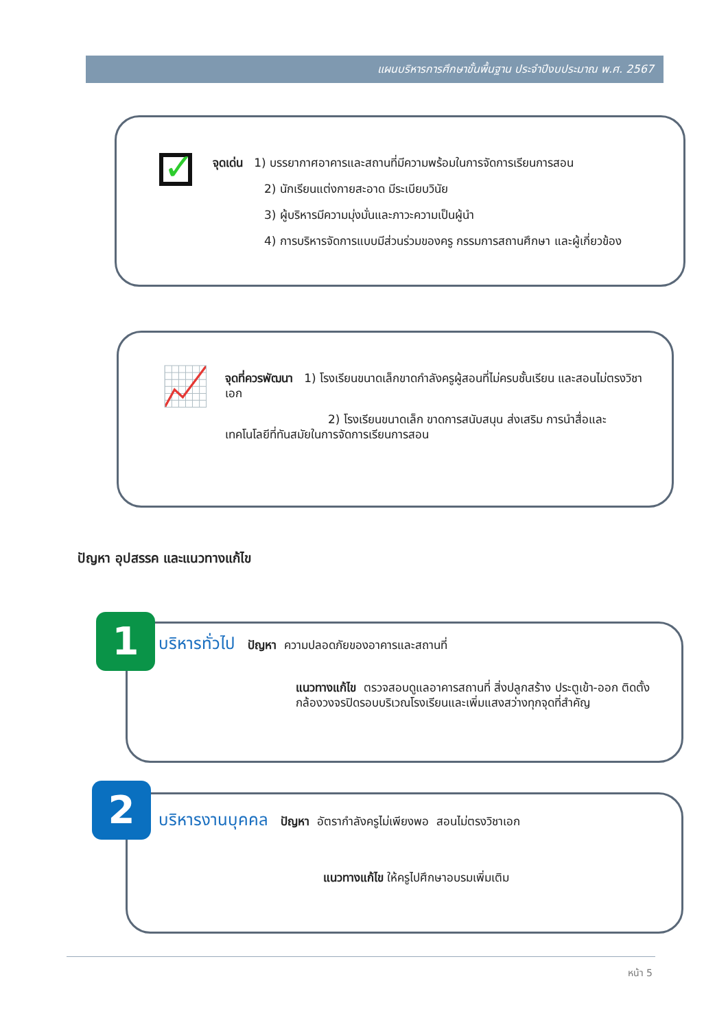แผนบริหารการศึกษาขั้นพื้นฐาน ประจำปีงบประมาณ พ.ศ. 2567
✓
จุดเด่น 1) บรรยากาศอาคารและสถานที่มีความพร้อมในการจัดการเรียนการสอน
2) นักเรียนแต่งกายสะอาด มีระเบียบวินัย
3) ผู้บริหารมีความมุ่งมั่นและภาวะความเป็นผู้นำ
4) การบริหารจัดการแบบมีส่วนร่วมของครู กรรมการสถานศึกษา และผู้เกี่ยวข้อง
📈
จุดที่ควรพัฒนา 1) โรงเรียนขนาดเล็กขาดกำลังครูผู้สอนที่ไม่ครบชั้นเรียน และสอนไม่ตรงวิชาเอก
2) โรงเรียนขนาดเล็ก ขาดการสนับสนุน ส่งเสริม การนำสื่อและเทคโนโลยีที่ทันสมัยในการจัดการเรียนการสอน
ปัญหา อุปสรรค และแนวทางแก้ไข
บริหารทั่วไป ปัญหา ความปลอดภัยของอาคารและสถานที่
แนวทางแก้ไข ตรวจสอบดูแลอาคารสถานที่ สิ่งปลูกสร้าง ประตูเข้า-ออก ติดตั้งกล้องวงจรปิดรอบบริเวณโรงเรียนและเพิ่มแสงสว่างทุกจุดที่สำคัญ
1
บริหารงานบุคคล ปัญหา อัตรากำลังครูไม่เพียงพอ สอนไม่ตรงวิชาเอก
แนวทางแก้ไข ให้ครูไปศึกษาอบรมเพิ่มเติม
2
หน้า 5